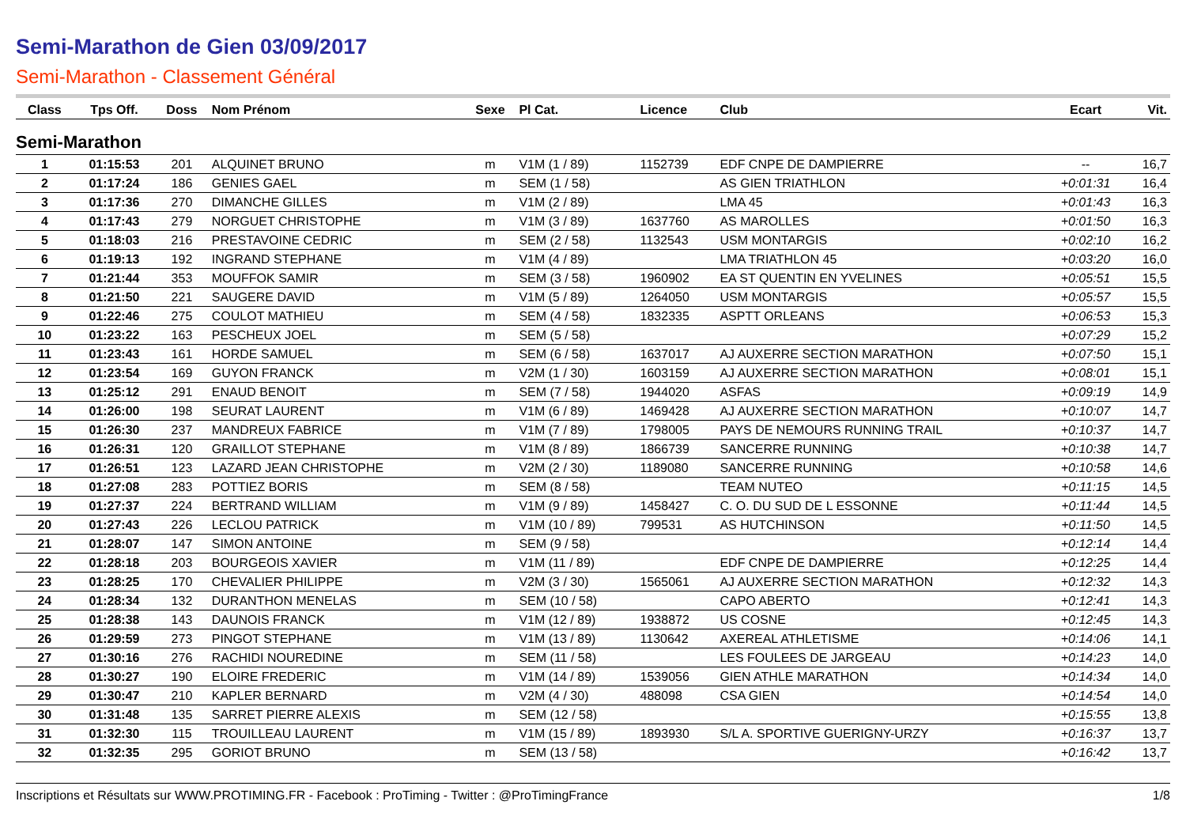Semi-Marathon de Gien 03/09/2017
Semi-Marathon - Classement Général
| Class | Tps Off. | Doss | Nom Prénom | Sexe | Pl Cat. | Licence | Club | Ecart | Vit. |
| --- | --- | --- | --- | --- | --- | --- | --- | --- | --- |
| Semi-Marathon | | | | | | | | | |
| 1 | 01:15:53 | 201 | ALQUINET BRUNO | m | V1M (1 / 89) | 1152739 | EDF CNPE DE DAMPIERRE | -- | 16,7 |
| 2 | 01:17:24 | 186 | GENIES GAEL | m | SEM (1 / 58) | | AS GIEN TRIATHLON | +0:01:31 | 16,4 |
| 3 | 01:17:36 | 270 | DIMANCHE GILLES | m | V1M (2 / 89) | | LMA 45 | +0:01:43 | 16,3 |
| 4 | 01:17:43 | 279 | NORGUET CHRISTOPHE | m | V1M (3 / 89) | 1637760 | AS MAROLLES | +0:01:50 | 16,3 |
| 5 | 01:18:03 | 216 | PRESTAVOINE CEDRIC | m | SEM (2 / 58) | 1132543 | USM MONTARGIS | +0:02:10 | 16,2 |
| 6 | 01:19:13 | 192 | INGRAND STEPHANE | m | V1M (4 / 89) | | LMA TRIATHLON 45 | +0:03:20 | 16,0 |
| 7 | 01:21:44 | 353 | MOUFFOK SAMIR | m | SEM (3 / 58) | 1960902 | EA ST QUENTIN EN YVELINES | +0:05:51 | 15,5 |
| 8 | 01:21:50 | 221 | SAUGERE DAVID | m | V1M (5 / 89) | 1264050 | USM MONTARGIS | +0:05:57 | 15,5 |
| 9 | 01:22:46 | 275 | COULOT MATHIEU | m | SEM (4 / 58) | 1832335 | ASPTT ORLEANS | +0:06:53 | 15,3 |
| 10 | 01:23:22 | 163 | PESCHEUX JOEL | m | SEM (5 / 58) | | | +0:07:29 | 15,2 |
| 11 | 01:23:43 | 161 | HORDE SAMUEL | m | SEM (6 / 58) | 1637017 | AJ AUXERRE SECTION MARATHON | +0:07:50 | 15,1 |
| 12 | 01:23:54 | 169 | GUYON FRANCK | m | V2M (1 / 30) | 1603159 | AJ AUXERRE SECTION MARATHON | +0:08:01 | 15,1 |
| 13 | 01:25:12 | 291 | ENAUD BENOIT | m | SEM (7 / 58) | 1944020 | ASFAS | +0:09:19 | 14,9 |
| 14 | 01:26:00 | 198 | SEURAT LAURENT | m | V1M (6 / 89) | 1469428 | AJ AUXERRE SECTION MARATHON | +0:10:07 | 14,7 |
| 15 | 01:26:30 | 237 | MANDREUX FABRICE | m | V1M (7 / 89) | 1798005 | PAYS DE NEMOURS RUNNING TRAIL | +0:10:37 | 14,7 |
| 16 | 01:26:31 | 120 | GRAILLOT STEPHANE | m | V1M (8 / 89) | 1866739 | SANCERRE RUNNING | +0:10:38 | 14,7 |
| 17 | 01:26:51 | 123 | LAZARD JEAN CHRISTOPHE | m | V2M (2 / 30) | 1189080 | SANCERRE RUNNING | +0:10:58 | 14,6 |
| 18 | 01:27:08 | 283 | POTTIEZ BORIS | m | SEM (8 / 58) | | TEAM NUTEO | +0:11:15 | 14,5 |
| 19 | 01:27:37 | 224 | BERTRAND WILLIAM | m | V1M (9 / 89) | 1458427 | C. O. DU SUD DE L ESSONNE | +0:11:44 | 14,5 |
| 20 | 01:27:43 | 226 | LECLOU PATRICK | m | V1M (10 / 89) | 799531 | AS HUTCHINSON | +0:11:50 | 14,5 |
| 21 | 01:28:07 | 147 | SIMON ANTOINE | m | SEM (9 / 58) | | | +0:12:14 | 14,4 |
| 22 | 01:28:18 | 203 | BOURGEOIS XAVIER | m | V1M (11 / 89) | | EDF CNPE DE DAMPIERRE | +0:12:25 | 14,4 |
| 23 | 01:28:25 | 170 | CHEVALIER PHILIPPE | m | V2M (3 / 30) | 1565061 | AJ AUXERRE SECTION MARATHON | +0:12:32 | 14,3 |
| 24 | 01:28:34 | 132 | DURANTHON MENELAS | m | SEM (10 / 58) | | CAPO ABERTO | +0:12:41 | 14,3 |
| 25 | 01:28:38 | 143 | DAUNOIS FRANCK | m | V1M (12 / 89) | 1938872 | US COSNE | +0:12:45 | 14,3 |
| 26 | 01:29:59 | 273 | PINGOT STEPHANE | m | V1M (13 / 89) | 1130642 | AXEREAL ATHLETISME | +0:14:06 | 14,1 |
| 27 | 01:30:16 | 276 | RACHIDI NOUREDINE | m | SEM (11 / 58) | | LES FOULEES DE JARGEAU | +0:14:23 | 14,0 |
| 28 | 01:30:27 | 190 | ELOIRE FREDERIC | m | V1M (14 / 89) | 1539056 | GIEN ATHLE MARATHON | +0:14:34 | 14,0 |
| 29 | 01:30:47 | 210 | KAPLER BERNARD | m | V2M (4 / 30) | 488098 | CSA GIEN | +0:14:54 | 14,0 |
| 30 | 01:31:48 | 135 | SARRET PIERRE ALEXIS | m | SEM (12 / 58) | | | +0:15:55 | 13,8 |
| 31 | 01:32:30 | 115 | TROUILLEAU LAURENT | m | V1M (15 / 89) | 1893930 | S/L A. SPORTIVE GUERIGNY-URZY | +0:16:37 | 13,7 |
| 32 | 01:32:35 | 295 | GORIOT BRUNO | m | SEM (13 / 58) | | | +0:16:42 | 13,7 |
Inscriptions et Résultats sur WWW.PROTIMING.FR - Facebook : ProTiming - Twitter : @ProTimingFrance 1/8